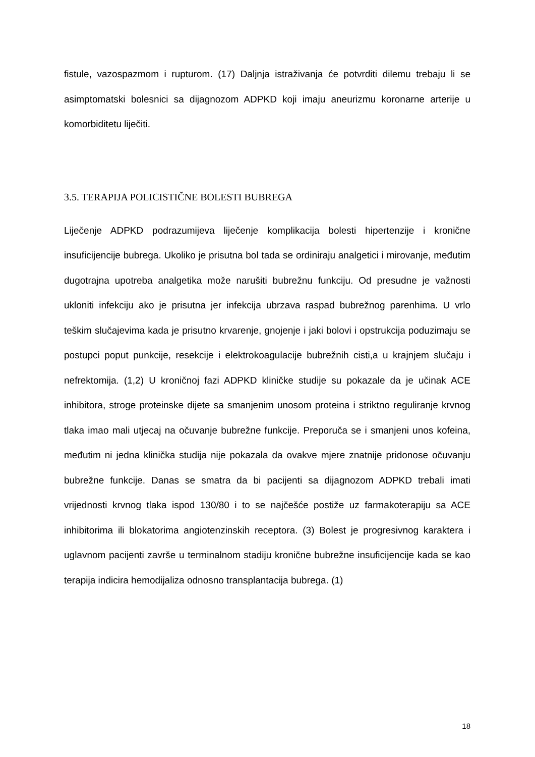fistule, vazospazmom i rupturom. (17) Daljnja istraživanja će potvrditi dilemu trebaju li se asimptomatski bolesnici sa dijagnozom ADPKD koji imaju aneurizmu koronarne arterije u komorbiditetu liječiti.
3.5. TERAPIJA POLICISTIČNE BOLESTI BUBREGA
Liječenje ADPKD podrazumijeva liječenje komplikacija bolesti hipertenzije i kronične insuficijencije bubrega. Ukoliko je prisutna bol tada se ordiniraju analgetici i mirovanje, međutim dugotrajna upotreba analgetika može narušiti bubrežnu funkciju. Od presudne je važnosti ukloniti infekciju ako je prisutna jer infekcija ubrzava raspad bubrežnog parenhima. U vrlo teškim slučajevima kada je prisutno krvarenje, gnojenje i jaki bolovi i opstrukcija poduzimaju se postupci poput punkcije, resekcije i elektrokoagulacije bubrežnih cisti,a u krajnjem slučaju i nefrektomija. (1,2) U kroničnoj fazi ADPKD kliničke studije su pokazale da je učinak ACE inhibitora, stroge proteinske dijete sa smanjenim unosom proteina i striktno reguliranje krvnog tlaka imao mali utjecaj na očuvanje bubrežne funkcije. Preporuča se i smanjeni unos kofeina, međutim ni jedna klinička studija nije pokazala da ovakve mjere znatnije pridonose očuvanju bubrežne funkcije. Danas se smatra da bi pacijenti sa dijagnozom ADPKD trebali imati vrijednosti krvnog tlaka ispod 130/80 i to se najčešće postiže uz farmakoterapiju sa ACE inhibitorima ili blokatorima angiotenzinskih receptora. (3) Bolest je progresivnog karaktera i uglavnom pacijenti završe u terminalnom stadiju kronične bubrežne insuficijencije kada se kao terapija indicira hemodijaliza odnosno transplantacija bubrega. (1)
18